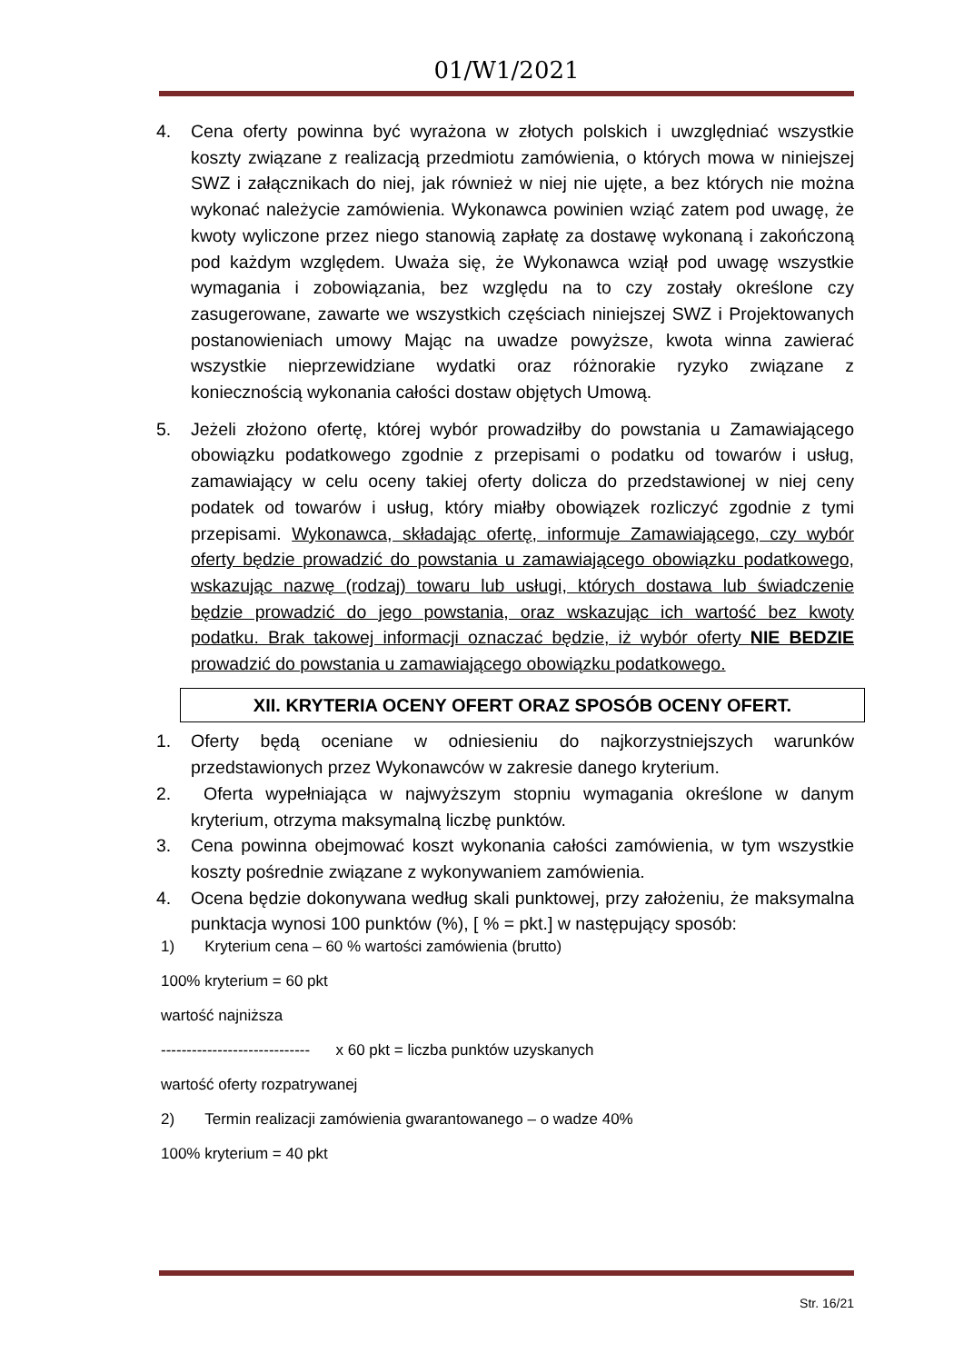01/W1/2021
4. Cena oferty powinna być wyrażona w złotych polskich i uwzględniać wszystkie koszty związane z realizacją przedmiotu zamówienia, o których mowa w niniejszej SWZ i załącznikach do niej, jak również w niej nie ujęte, a bez których nie można wykonać należycie zamówienia. Wykonawca powinien wziąć zatem pod uwagę, że kwoty wyliczone przez niego stanowią zapłatę za dostawę wykonaną i zakończoną pod każdym względem. Uważa się, że Wykonawca wziął pod uwagę wszystkie wymagania i zobowiązania, bez względu na to czy zostały określone czy zasugerowane, zawarte we wszystkich częściach niniejszej SWZ i Projektowanych postanowieniach umowy Mając na uwadze powyższe, kwota winna zawierać wszystkie nieprzewidziane wydatki oraz różnorakie ryzyko związane z koniecznością wykonania całości dostaw objętych Umową.
5. Jeżeli złożono ofertę, której wybór prowadziłby do powstania u Zamawiającego obowiązku podatkowego zgodnie z przepisami o podatku od towarów i usług, zamawiający w celu oceny takiej oferty dolicza do przedstawionej w niej ceny podatek od towarów i usług, który miałby obowiązek rozliczyć zgodnie z tymi przepisami. Wykonawca, składając ofertę, informuje Zamawiającego, czy wybór oferty będzie prowadzić do powstania u zamawiającego obowiązku podatkowego, wskazując nazwę (rodzaj) towaru lub usługi, których dostawa lub świadczenie będzie prowadzić do jego powstania, oraz wskazując ich wartość bez kwoty podatku. Brak takowej informacji oznaczać będzie, iż wybór oferty NIE BEDZIE prowadzić do powstania u zamawiającego obowiązku podatkowego.
XII. KRYTERIA OCENY OFERT ORAZ SPOSÓB OCENY OFERT.
1. Oferty będą oceniane w odniesieniu do najkorzystniejszych warunków przedstawionych przez Wykonawców w zakresie danego kryterium.
2. Oferta wypełniająca w najwyższym stopniu wymagania określone w danym kryterium, otrzyma maksymalną liczbę punktów.
3. Cena powinna obejmować koszt wykonania całości zamówienia, w tym wszystkie koszty pośrednie związane z wykonywaniem zamówienia.
4. Ocena będzie dokonywana według skali punktowej, przy założeniu, że maksymalna punktacja wynosi 100 punktów (%), [ % = pkt.] w następujący sposób:
1) Kryterium cena – 60 % wartości zamówienia (brutto)
100% kryterium = 60 pkt
wartość najniższa
----------------------------- x 60 pkt = liczba punktów uzyskanych
wartość oferty rozpatrywanej
2) Termin realizacji zamówienia gwarantowanego – o wadze 40%
100% kryterium = 40 pkt
Str. 16/21